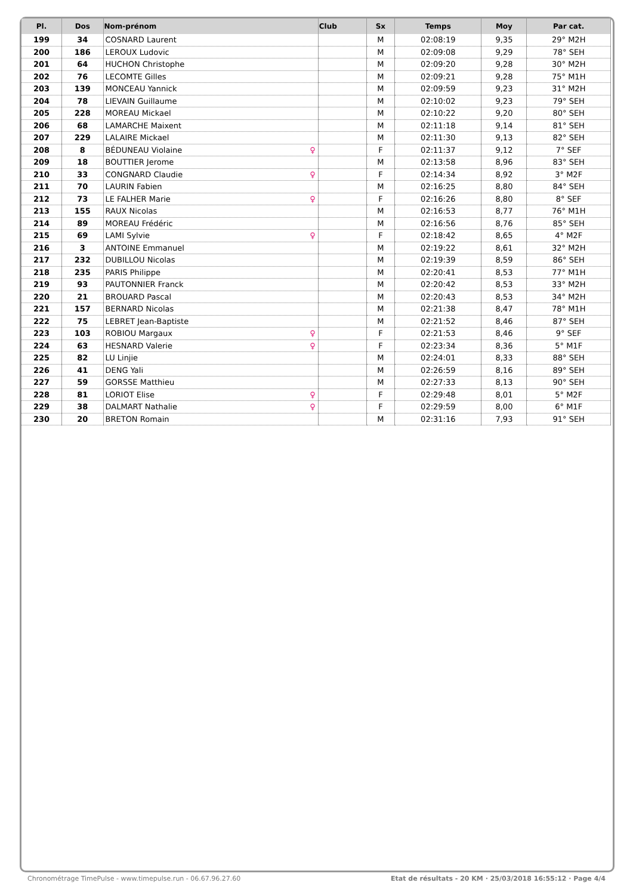| Pl. | Dos | Nom-prénom | Club | Sx | Temps | Moy | Par cat. |
| --- | --- | --- | --- | --- | --- | --- | --- |
| 199 | 34 | COSNARD Laurent | | M | 02:08:19 | 9,35 | 29° M2H |
| 200 | 186 | LEROUX Ludovic | | M | 02:09:08 | 9,29 | 78° SEH |
| 201 | 64 | HUCHON Christophe | | M | 02:09:20 | 9,28 | 30° M2H |
| 202 | 76 | LECOMTE Gilles | | M | 02:09:21 | 9,28 | 75° M1H |
| 203 | 139 | MONCEAU Yannick | | M | 02:09:59 | 9,23 | 31° M2H |
| 204 | 78 | LIEVAIN Guillaume | | M | 02:10:02 | 9,23 | 79° SEH |
| 205 | 228 | MOREAU Mickael | | M | 02:10:22 | 9,20 | 80° SEH |
| 206 | 68 | LAMARCHE Maixent | | M | 02:11:18 | 9,14 | 81° SEH |
| 207 | 229 | LALAIRE Mickael | | M | 02:11:30 | 9,13 | 82° SEH |
| 208 | 8 | BÉDUNEAU Violaine ♀ | | F | 02:11:37 | 9,12 | 7° SEF |
| 209 | 18 | BOUTTIER Jerome | | M | 02:13:58 | 8,96 | 83° SEH |
| 210 | 33 | CONGNARD Claudie ♀ | | F | 02:14:34 | 8,92 | 3° M2F |
| 211 | 70 | LAURIN Fabien | | M | 02:16:25 | 8,80 | 84° SEH |
| 212 | 73 | LE FALHER Marie ♀ | | F | 02:16:26 | 8,80 | 8° SEF |
| 213 | 155 | RAUX Nicolas | | M | 02:16:53 | 8,77 | 76° M1H |
| 214 | 89 | MOREAU Frédéric | | M | 02:16:56 | 8,76 | 85° SEH |
| 215 | 69 | LAMI Sylvie ♀ | | F | 02:18:42 | 8,65 | 4° M2F |
| 216 | 3 | ANTOINE Emmanuel | | M | 02:19:22 | 8,61 | 32° M2H |
| 217 | 232 | DUBILLOU Nicolas | | M | 02:19:39 | 8,59 | 86° SEH |
| 218 | 235 | PARIS Philippe | | M | 02:20:41 | 8,53 | 77° M1H |
| 219 | 93 | PAUTONNIER Franck | | M | 02:20:42 | 8,53 | 33° M2H |
| 220 | 21 | BROUARD Pascal | | M | 02:20:43 | 8,53 | 34° M2H |
| 221 | 157 | BERNARD Nicolas | | M | 02:21:38 | 8,47 | 78° M1H |
| 222 | 75 | LEBRET Jean-Baptiste | | M | 02:21:52 | 8,46 | 87° SEH |
| 223 | 103 | ROBIOU Margaux ♀ | | F | 02:21:53 | 8,46 | 9° SEF |
| 224 | 63 | HESNARD Valerie ♀ | | F | 02:23:34 | 8,36 | 5° M1F |
| 225 | 82 | LU Linjie | | M | 02:24:01 | 8,33 | 88° SEH |
| 226 | 41 | DENG Yali | | M | 02:26:59 | 8,16 | 89° SEH |
| 227 | 59 | GORSSE Matthieu | | M | 02:27:33 | 8,13 | 90° SEH |
| 228 | 81 | LORIOT Elise ♀ | | F | 02:29:48 | 8,01 | 5° M2F |
| 229 | 38 | DALMART Nathalie ♀ | | F | 02:29:59 | 8,00 | 6° M1F |
| 230 | 20 | BRETON Romain | | M | 02:31:16 | 7,93 | 91° SEH |
Chronométrage TimePulse - www.timepulse.run - 06.67.96.27.60 Etat de résultats - 20 KM · 25/03/2018 16:55:12 · Page 4/4